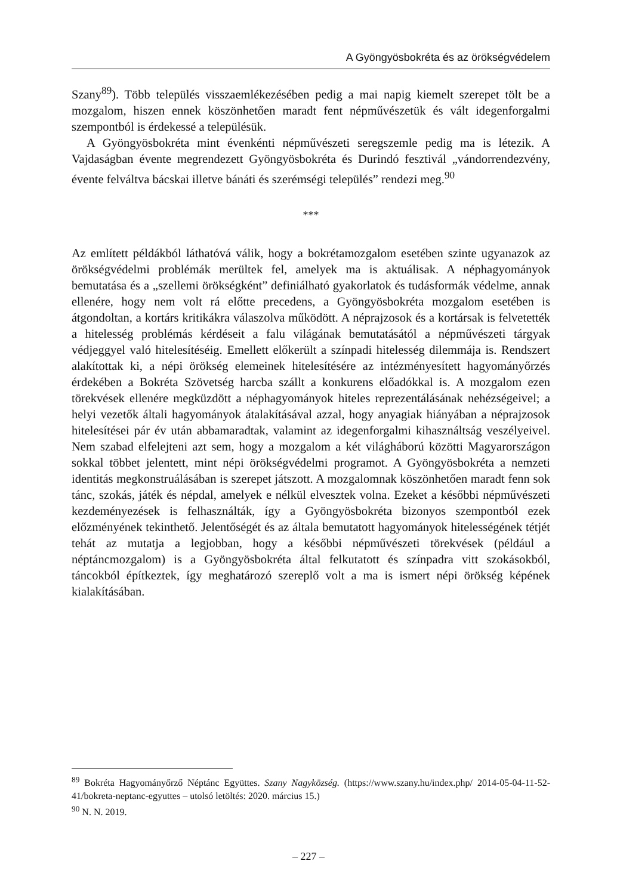A Gyöngyösbokréta és az örökségvédelem
Szany<sup>89</sup>). Több település visszaemlékezésében pedig a mai napig kiemelt szerepet tölt be a mozgalom, hiszen ennek köszönhetően maradt fent népművészetük és vált idegenforgalmi szempontból is érdekessé a településük.
A Gyöngyösbokréta mint évenkénti népművészeti seregszemle pedig ma is létezik. A Vajdaságban évente megrendezett Gyöngyösbokréta és Durindó fesztivál „vándorrendezvény, évente felváltva bácskai illetve bánáti és szerémségi település” rendezi meg.<sup>90</sup>
***
Az említett példákból láthatóvá válik, hogy a bokrétamozgalom esetében szinte ugyanazok az örökségvédelmi problémák merültek fel, amelyek ma is aktuálisak. A néphagyományok bemutatása és a „szellemi örökségként” definiálható gyakorlatok és tudásformák védelme, annak ellenére, hogy nem volt rá előtte precedens, a Gyöngyösbokréta mozgalom esetében is átgondoltan, a kortárs kritikákra válaszolva működött. A néprajzosok és a kortársak is felvetették a hitelesség problémás kérdéseit a falu világának bemutatásától a népművészeti tárgyak védjeggyel való hitelesítéséig. Emellett előkerült a színpadi hitelesség dilemmája is. Rendszert alakítottak ki, a népi örökség elemeinek hitelesítésére az intézményesített hagyományőrzés érdekében a Bokréta Szövetség harcba szállt a konkurens előadókkal is. A mozgalom ezen törekvések ellenére megküzdött a néphagyományok hiteles reprezentálásának nehézségeivel; a helyi vezetők általi hagyományok átalakításával azzal, hogy anyagiak hiányában a néprajzosok hitelesítései pár év után abbamaradtak, valamint az idegenforgalmi kihasználtság veszélyeivel. Nem szabad elfelejteni azt sem, hogy a mozgalom a két világháború közötti Magyarországon sokkal többet jelentett, mint népi örökségvédelmi programot. A Gyöngyösbokréta a nemzeti identitás megkonstruálásában is szerepet játszott. A mozgalomnak köszönhetően maradt fenn sok tánc, szokás, játék és népdal, amelyek e nélkül elvesztek volna. Ezeket a későbbi népművészeti kezdeményezések is felhasználták, így a Gyöngyösbokréta bizonyos szempontból ezek előzményének tekinthető. Jelentőségét és az általa bemutatott hagyományok hitelességének tétjét tehát az mutatja a legjobban, hogy a későbbi népművészeti törekvések (például a néptáncmozgalom) is a Gyöngyösbokréta által felkutatott és színpadra vitt szokásokból, táncokból építkeztek, így meghatározó szereplő volt a ma is ismert népi örökség képének kialakításában.
<sup>89</sup> Bokréta Hagyományőrző Néptánc Együttes. Szany Nagyközség. (https://www.szany.hu/index.php/ 2014-05-04-11-52-41/bokreta-neptanc-egyuttes – utolsó letöltés: 2020. március 15.)
<sup>90</sup> N. N. 2019.
– 227 –